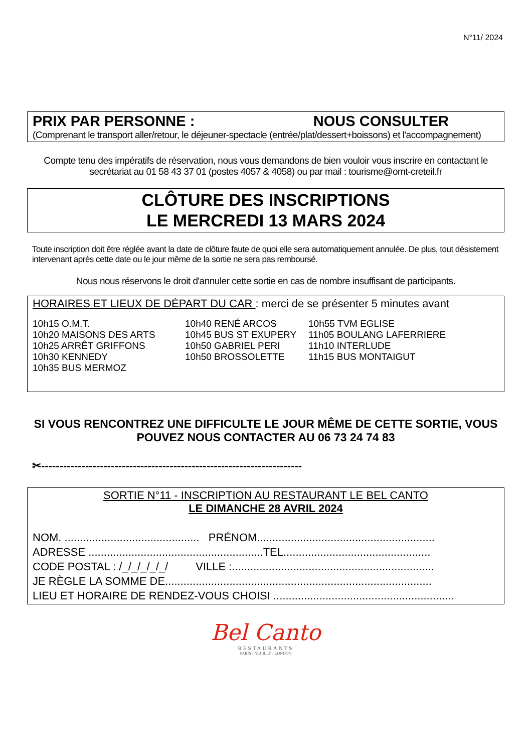N°11/ 2024
PRIX PAR PERSONNE : NOUS CONSULTER
(Comprenant le transport aller/retour, le déjeuner-spectacle (entrée/plat/dessert+boissons) et l'accompagnement)
Compte tenu des impératifs de réservation, nous vous demandons de bien vouloir vous inscrire en contactant le secrétariat au 01 58 43 37 01 (postes 4057 & 4058) ou par mail : tourisme@omt-creteil.fr
CLÔTURE DES INSCRIPTIONS
LE MERCREDI 13 MARS 2024
Toute inscription doit être réglée avant la date de clôture faute de quoi elle sera automatiquement annulée. De plus, tout désistement intervenant après cette date ou le jour même de la sortie ne sera pas remboursé.
Nous nous réservons le droit d'annuler cette sortie en cas de nombre insuffisant de participants.
HORAIRES ET LIEUX DE DÉPART DU CAR : merci de se présenter 5 minutes avant
| 10h15 O.M.T. 10h20 MAISONS DES ARTS 10h25 ARRÊT GRIFFONS 10h30 KENNEDY 10h35 BUS MERMOZ | 10h40 RENÉ ARCOS 10h45 BUS ST EXUPERY 10h50 GABRIEL PERI 10h50 BROSSOLETTE | 10h55 TVM EGLISE 11h05 BOULANG LAFERRIERE 11h10 INTERLUDE 11h15 BUS MONTAIGUT |
SI VOUS RENCONTREZ UNE DIFFICULTE LE JOUR MÊME DE CETTE SORTIE, VOUS POUVEZ NOUS CONTACTER AU 06 73 24 74 83
✂-----------------------------------------------------------------------
SORTIE N°11 - INSCRIPTION AU RESTAURANT LE BEL CANTO
LE DIMANCHE 28 AVRIL 2024
NOM. ............................................ PRÉNOM..........................................................
ADRESSE .........................................................TEL................................................
CODE POSTAL : /_/_/_/_/_/ VILLE :..................................................................
JE RÈGLE LA SOMME DE.......................................................................................
LIEU ET HORAIRE DE RENDEZ-VOUS CHOISI ...........................................................
Bel Canto
RESTAURANTS
PARIS - NEUILLY - LONDON